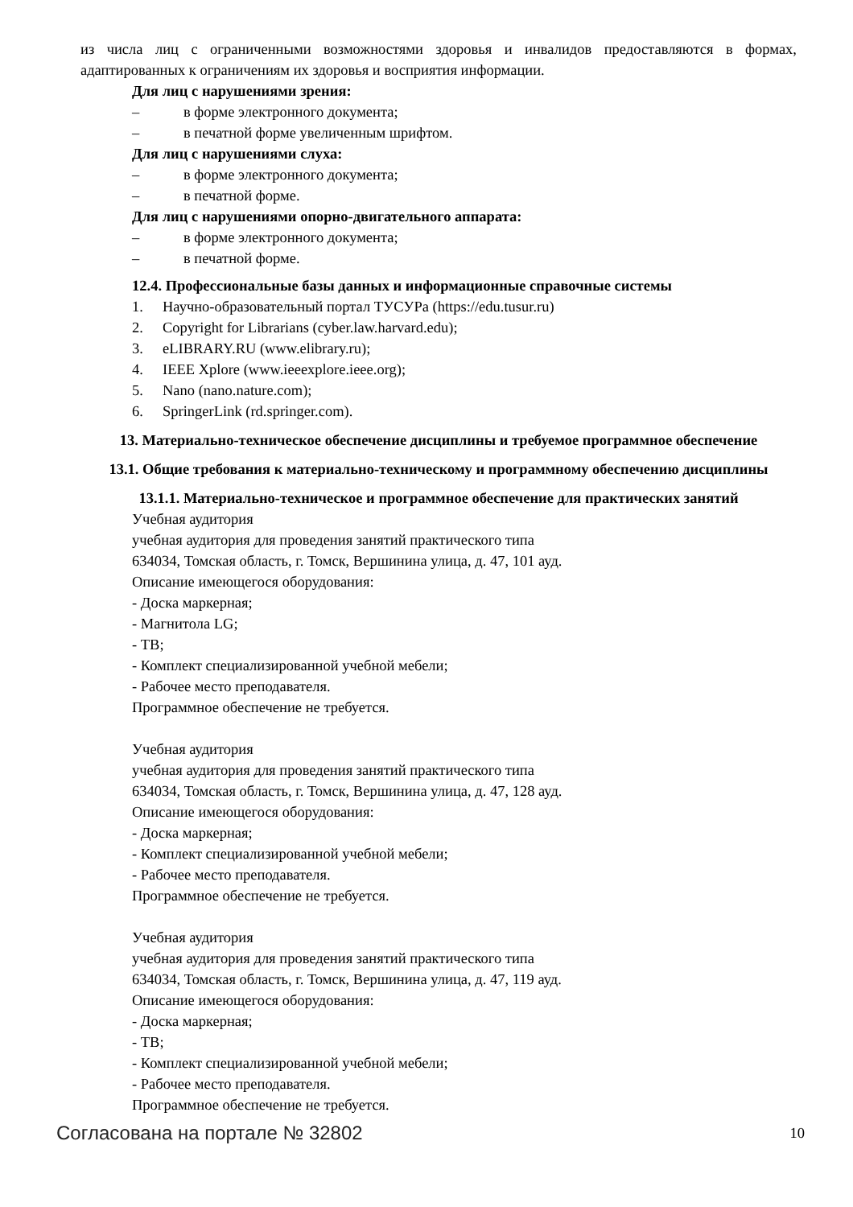из числа лиц с ограниченными возможностями здоровья и инвалидов предоставляются в формах, адаптированных к ограничениям их здоровья и восприятия информации.
Для лиц с нарушениями зрения:
– в форме электронного документа;
– в печатной форме увеличенным шрифтом.
Для лиц с нарушениями слуха:
– в форме электронного документа;
– в печатной форме.
Для лиц с нарушениями опорно-двигательного аппарата:
– в форме электронного документа;
– в печатной форме.
12.4. Профессиональные базы данных и информационные справочные системы
1. Научно-образовательный портал ТУСУРа (https://edu.tusur.ru)
2. Copyright for Librarians (cyber.law.harvard.edu);
3. eLIBRARY.RU (www.elibrary.ru);
4. IEEE Xplore (www.ieeexplore.ieee.org);
5. Nano (nano.nature.com);
6. SpringerLink (rd.springer.com).
13. Материально-техническое обеспечение дисциплины и требуемое программное обеспечение
13.1. Общие требования к материально-техническому и программному обеспечению дисциплины
13.1.1. Материально-техническое и программное обеспечение для практических занятий
Учебная аудитория
учебная аудитория для проведения занятий практического типа
634034, Томская область, г. Томск, Вершинина улица, д. 47, 101 ауд.
Описание имеющегося оборудования:
- Доска маркерная;
- Магнитола LG;
- ТВ;
- Комплект специализированной учебной мебели;
- Рабочее место преподавателя.
Программное обеспечение не требуется.
Учебная аудитория
учебная аудитория для проведения занятий практического типа
634034, Томская область, г. Томск, Вершинина улица, д. 47, 128 ауд.
Описание имеющегося оборудования:
- Доска маркерная;
- Комплект специализированной учебной мебели;
- Рабочее место преподавателя.
Программное обеспечение не требуется.
Учебная аудитория
учебная аудитория для проведения занятий практического типа
634034, Томская область, г. Томск, Вершинина улица, д. 47, 119 ауд.
Описание имеющегося оборудования:
- Доска маркерная;
- ТВ;
- Комплект специализированной учебной мебели;
- Рабочее место преподавателя.
Программное обеспечение не требуется.
Согласована на портале № 32802 10